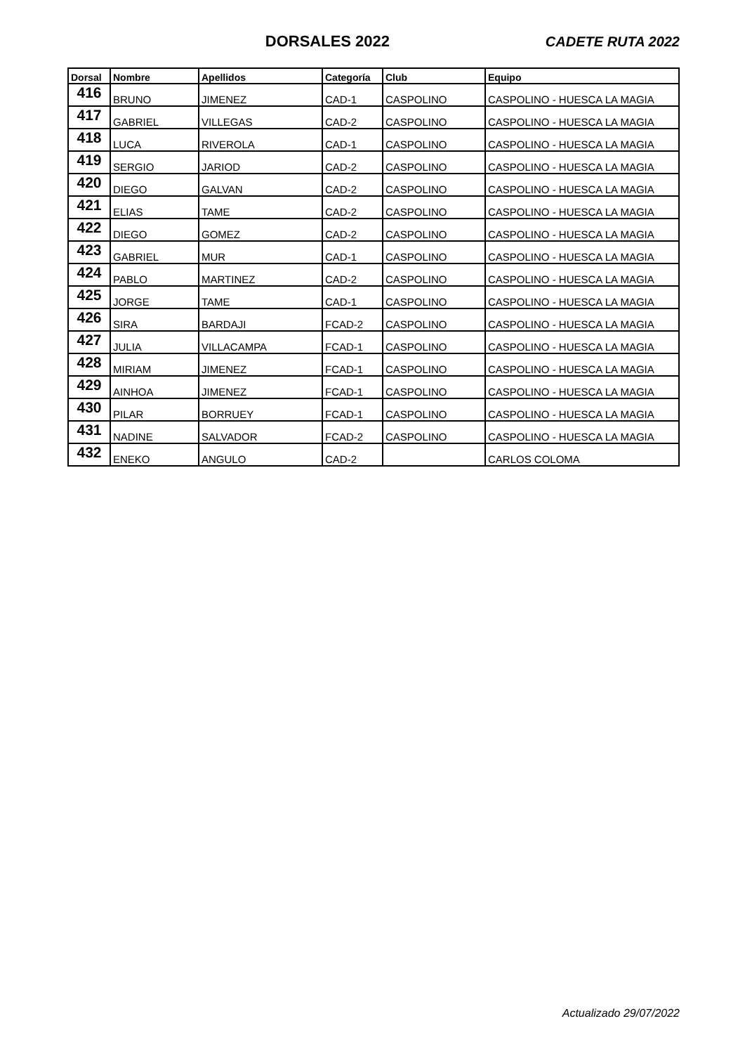DORSALES 2022 CADETE RUTA 2022
| Dorsal | Nombre | Apellidos | Categoría | Club | Equipo |
| --- | --- | --- | --- | --- | --- |
| 416 | BRUNO | JIMENEZ | CAD-1 | CASPOLINO | CASPOLINO - HUESCA LA MAGIA |
| 417 | GABRIEL | VILLEGAS | CAD-2 | CASPOLINO | CASPOLINO - HUESCA LA MAGIA |
| 418 | LUCA | RIVEROLA | CAD-1 | CASPOLINO | CASPOLINO - HUESCA LA MAGIA |
| 419 | SERGIO | JARIOD | CAD-2 | CASPOLINO | CASPOLINO - HUESCA LA MAGIA |
| 420 | DIEGO | GALVAN | CAD-2 | CASPOLINO | CASPOLINO - HUESCA LA MAGIA |
| 421 | ELIAS | TAME | CAD-2 | CASPOLINO | CASPOLINO - HUESCA LA MAGIA |
| 422 | DIEGO | GOMEZ | CAD-2 | CASPOLINO | CASPOLINO - HUESCA LA MAGIA |
| 423 | GABRIEL | MUR | CAD-1 | CASPOLINO | CASPOLINO - HUESCA LA MAGIA |
| 424 | PABLO | MARTINEZ | CAD-2 | CASPOLINO | CASPOLINO - HUESCA LA MAGIA |
| 425 | JORGE | TAME | CAD-1 | CASPOLINO | CASPOLINO - HUESCA LA MAGIA |
| 426 | SIRA | BARDAJI | FCAD-2 | CASPOLINO | CASPOLINO - HUESCA LA MAGIA |
| 427 | JULIA | VILLACAMPA | FCAD-1 | CASPOLINO | CASPOLINO - HUESCA LA MAGIA |
| 428 | MIRIAM | JIMENEZ | FCAD-1 | CASPOLINO | CASPOLINO - HUESCA LA MAGIA |
| 429 | AINHOA | JIMENEZ | FCAD-1 | CASPOLINO | CASPOLINO - HUESCA LA MAGIA |
| 430 | PILAR | BORRUEY | FCAD-1 | CASPOLINO | CASPOLINO - HUESCA LA MAGIA |
| 431 | NADINE | SALVADOR | FCAD-2 | CASPOLINO | CASPOLINO - HUESCA LA MAGIA |
| 432 | ENEKO | ANGULO | CAD-2 | | CARLOS COLOMA |
Actualizado 29/07/2022